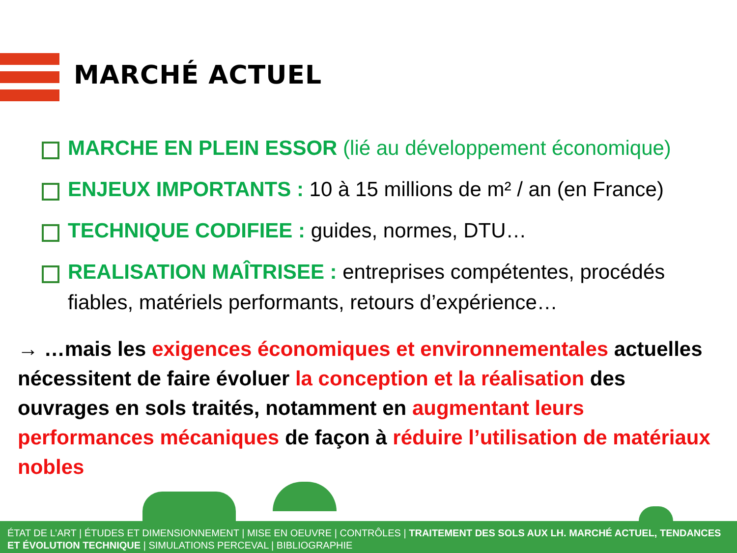MARCHÉ ACTUEL
MARCHE EN PLEIN ESSOR (lié au développement économique)
ENJEUX IMPORTANTS : 10 à 15 millions de m² / an (en France)
TECHNIQUE CODIFIEE : guides, normes, DTU…
REALISATION MAÎTRISEE : entreprises compétentes, procédés fiables, matériels performants, retours d’expérience…
→ …mais les exigences économiques et environnementales actuelles nécessitent de faire évoluer la conception et la réalisation des ouvrages en sols traités, notamment en augmentant leurs performances mécaniques de façon à réduire l’utilisation de matériaux nobles
ÉTAT DE L’ART | ÉTUDES ET DIMENSIONNEMENT | MISE EN OEUVRE | CONTRÔLES | TRAITEMENT DES SOLS AUX LH. MARCHÉ ACTUEL, TENDANCES ET ÉVOLUTION TECHNIQUE | SIMULATIONS PERCEVAL | BIBLIOGRAPHIE